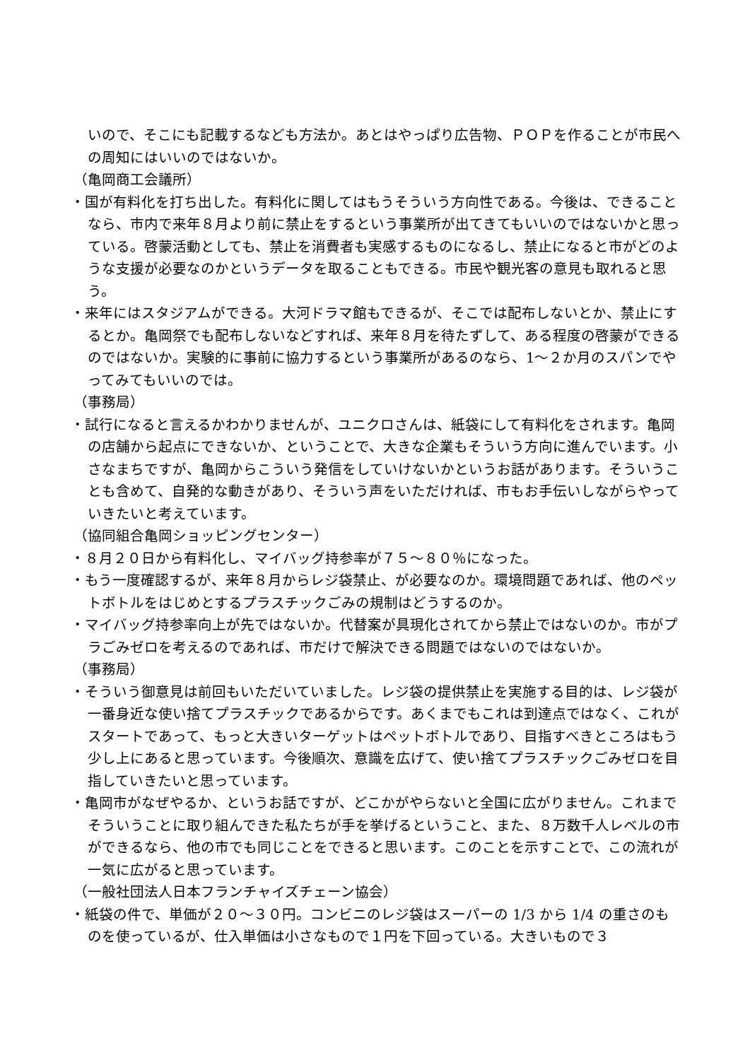いので、そこにも記載するなども方法か。あとはやっぱり広告物、ＰＯＰを作ることが市民への周知にはいいのではないか。
（亀岡商工会議所）
・国が有料化を打ち出した。有料化に関してはもうそういう方向性である。今後は、できることなら、市内で来年８月より前に禁止をするという事業所が出てきてもいいのではないかと思っている。啓蒙活動としても、禁止を消費者も実感するものになるし、禁止になると市がどのような支援が必要なのかというデータを取ることもできる。市民や観光客の意見も取れると思う。
・来年にはスタジアムができる。大河ドラマ館もできるが、そこでは配布しないとか、禁止にするとか。亀岡祭でも配布しないなどすれば、来年８月を待たずして、ある程度の啓蒙ができるのではないか。実験的に事前に協力するという事業所があるのなら、1～２か月のスパンでやってみてもいいのでは。
（事務局）
・試行になると言えるかわかりませんが、ユニクロさんは、紙袋にして有料化をされます。亀岡の店舗から起点にできないか、ということで、大きな企業もそういう方向に進んでいます。小さなまちですが、亀岡からこういう発信をしていけないかというお話があります。そういうことも含めて、自発的な動きがあり、そういう声をいただければ、市もお手伝いしながらやっていきたいと考えています。
（協同組合亀岡ショッピングセンター）
・８月２０日から有料化し、マイバッグ持参率が７５～８０％になった。
・もう一度確認するが、来年８月からレジ袋禁止、が必要なのか。環境問題であれば、他のペットボトルをはじめとするプラスチックごみの規制はどうするのか。
・マイバッグ持参率向上が先ではないか。代替案が具現化されてから禁止ではないのか。市がプラごみゼロを考えるのであれば、市だけで解決できる問題ではないのではないか。
（事務局）
・そういう御意見は前回もいただいていました。レジ袋の提供禁止を実施する目的は、レジ袋が一番身近な使い捨てプラスチックであるからです。あくまでもこれは到達点ではなく、これがスタートであって、もっと大きいターゲットはペットボトルであり、目指すべきところはもう少し上にあると思っています。今後順次、意識を広げて、使い捨てプラスチックごみゼロを目指していきたいと思っています。
・亀岡市がなぜやるか、というお話ですが、どこかがやらないと全国に広がりません。これまでそういうことに取り組んできた私たちが手を挙げるということ、また、８万数千人レベルの市ができるなら、他の市でも同じことをできると思います。このことを示すことで、この流れが一気に広がると思っています。
（一般社団法人日本フランチャイズチェーン協会）
・紙袋の件で、単価が２０～３０円。コンビニのレジ袋はスーパーの 1/3 から 1/4 の重さのものを使っているが、仕入単価は小さなもので１円を下回っている。大きいもので３